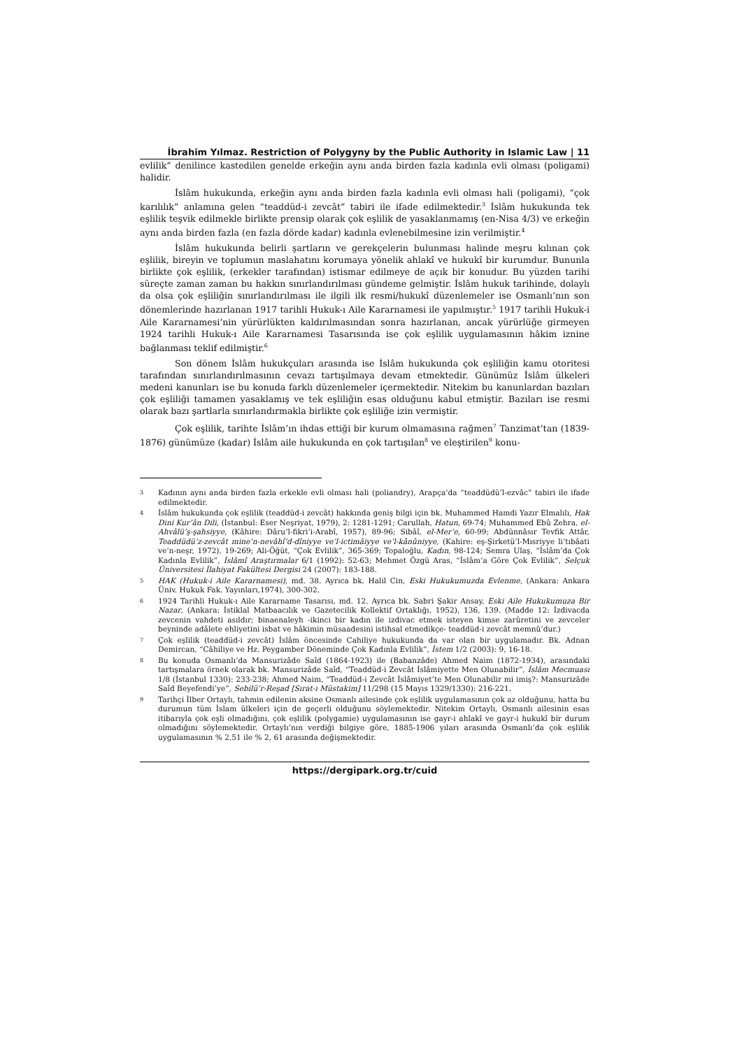İbrahim Yılmaz. Restriction of Polygyny by the Public Authority in Islamic Law | 11
evlilik” denilince kastedilen genelde erkeğin aynı anda birden fazla kadınla evli olması (poligami) halidir.
İslâm hukukunda, erkeğin aynı anda birden fazla kadınla evli olması hali (poligami), “çok karılılık” anlamına gelen “teaddüd-i zevcât” tabiri ile ifade edilmektedir.<sup>3</sup> İslâm hukukunda tek eşlilik teşvik edilmekle birlikte prensip olarak çok eşlilik de yasaklanmamış (en-Nisa 4/3) ve erkeğin aynı anda birden fazla (en fazla dörde kadar) kadınla evlenebilmesine izin verilmiştir.<sup>4</sup>
İslâm hukukunda belirli şartların ve gerekçelerin bulunması halinde meşru kılınan çok eşlilik, bireyin ve toplumun maslahatını korumaya yönelik ahlakî ve hukukî bir kurumdur. Bununla birlikte çok eşlilik, (erkekler tarafından) istismar edilmeye de açık bir konudur. Bu yüzden tarihi süreçte zaman zaman bu hakkın sınırlandırılması gündeme gelmiştir. İslâm hukuk tarihinde, dolaylı da olsa çok eşliliğin sınırlandırılması ile ilgili ilk resmi/hukukî düzenlemeler ise Osmanlı’nın son dönemlerinde hazırlanan 1917 tarihli Hukuk-ı Aile Kararnamesi ile yapılmıştır.<sup>5</sup> 1917 tarihli Hukuk-i Aile Kararnamesi’nin yürürlükten kaldırılmasından sonra hazırlanan, ancak yürürlüğe girmeyen 1924 tarihli Hukuk-ı Aile Kararnamesi Tasarısında ise çok eşlilik uygulamasının hâkim iznine bağlanması teklif edilmiştir.<sup>6</sup>
Son dönem İslâm hukukçuları arasında ise İslâm hukukunda çok eşliliğin kamu otoritesi tarafından sınırlandırılmasının cevazı tartışılmaya devam etmektedir. Günümüz İslâm ülkeleri medeni kanunları ise bu konuda farklı düzenlemeler içermektedir. Nitekim bu kanunlardan bazıları çok eşliliği tamamen yasaklamış ve tek eşliliğin esas olduğunu kabul etmiştir. Bazıları ise resmi olarak bazı şartlarla sınırlandırmakla birlikte çok eşliliğe izin vermiştir.
Çok eşlilik, tarihte İslâm’ın ihdas ettiği bir kurum olmamasına rağmen<sup>7</sup> Tanzimat’tan (1839-1876) günümüze (kadar) İslâm aile hukukunda en çok tartışılan<sup>8</sup> ve eleştirilen<sup>9</sup> konu-
3 Kadının aynı anda birden fazla erkekle evli olması hali (poliandry), Arapça’da “teaddüdü’l-ezvâc” tabiri ile ifade edilmektedir.
4 İslâm hukukunda çok eşlilik (teaddüd-i zevcât) hakkında geniş bilgi için bk. Muhammed Hamdi Yazır Elmalılı, Hak Dini Kur’ân Dili, (İstanbul: Eser Neşriyat, 1979), 2: 1281-1291; Carullah, Hatun, 69-74; Muhammed Ebû Zehra, el-Ahvâlü’ş-şahsiyye, (Kâhire: Dâru’l-fikri’i-Arabî, 1957), 89-96; Sibâî, el-Mer’e, 60-99; Abdünnâsır Tevfik Attâr, Teaddüdü’z-zevcât mine’n-nevâhî’d-dîniyye ve’l-ictimâiyye ve’l-kānûniyye, (Kahire: eş-Şirketü’l-Mısriyye li’tıbâati ve’n-neşr, 1972), 19-269; Ali-Öğüt, “Çok Evlilik”, 365-369; Topaloğlu, Kadın, 98-124; Semra Ulaş, “İslâm’da Çok Kadınla Evlilik”, İslâmî Araştırmalar 6/1 (1992): 52-63; Mehmet Özgü Aras, “İslâm’a Göre Çok Evlilik”, Selçuk Üniversitesi İlahiyat Fakültesi Dergisi 24 (2007): 183-188.
5 HAK (Hukuk-i Aile Kararnamesi), md. 38. Ayrıca bk. Halil Cin, Eski Hukukumuzda Evlenme, (Ankara: Ankara Üniv. Hukuk Fak. Yayınları,1974), 300-302.
6 1924 Tarihli Hukuk-ı Aile Kararname Tasarısı, md. 12. Ayrıca bk. Sabri Şakir Ansay, Eski Aile Hukukumuza Bir Nazar, (Ankara: İstiklal Matbaacılık ve Gazetecilik Kollektif Ortaklığı, 1952), 136, 139. (Madde 12: İzdivacda zevcenin vahdeti asıldır; binaenaleyh -ikinci bir kadın ile izdivac etmek isteyen kimse zarûretini ve zevceler beyninde adâlete ehliyetini isbat ve hâkimin müsaadesini istihsal etmedikçe- teaddüd-i zevcât memnû’dur.)
7 Çok eşlilik (teaddüd-i zevcât) İslâm öncesinde Cahiliye hukukunda da var olan bir uygulamadır. Bk. Adnan Demircan, “Câhiliye ve Hz. Peygamber Döneminde Çok Kadınla Evlilik”, İstem 1/2 (2003): 9, 16-18.
8 Bu konuda Osmanlı’da Mansurizâde Saîd (1864-1923) ile (Babanzâde) Ahmed Naim (1872-1934), arasındaki tartışmalara örnek olarak bk. Mansurizâde Saîd, “Teaddüd-i Zevcât İslâmiyette Men Olunabilir”, İslâm Mecmuası 1/8 (İstanbul 1330): 233-238; Ahmed Naim, “Teaddüd-i Zevcât İslâmiyet’te Men Olunabilir mi imiş?: Mansurizâde Saîd Beyefendi’ye”, Sebilü’r-Reşad [Sırat-ı Müstakim] 11/298 (15 Mayıs 1329/1330): 216-221.
9 Tarihçi İlber Ortaylı, tahmin edilenin aksine Osmanlı ailesinde çok eşlilik uygulamasının çok az olduğunu, hatta bu durumun tüm İslam ülkeleri için de geçerli olduğunu söylemektedir. Nitekim Ortaylı, Osmanlı ailesinin esas itibarıyla çok eşli olmadığını, çok eşlilik (polygamie) uygulamasının ise gayr-i ahlakî ve gayr-i hukukî bir durum olmadığını söylemektedir. Ortaylı’nın verdiği bilgiye göre, 1885-1906 yıları arasında Osmanlı’da çok eşlilik uygulamasının % 2,51 ile % 2, 61 arasında değişmektedir.
https://dergipark.org.tr/cuid